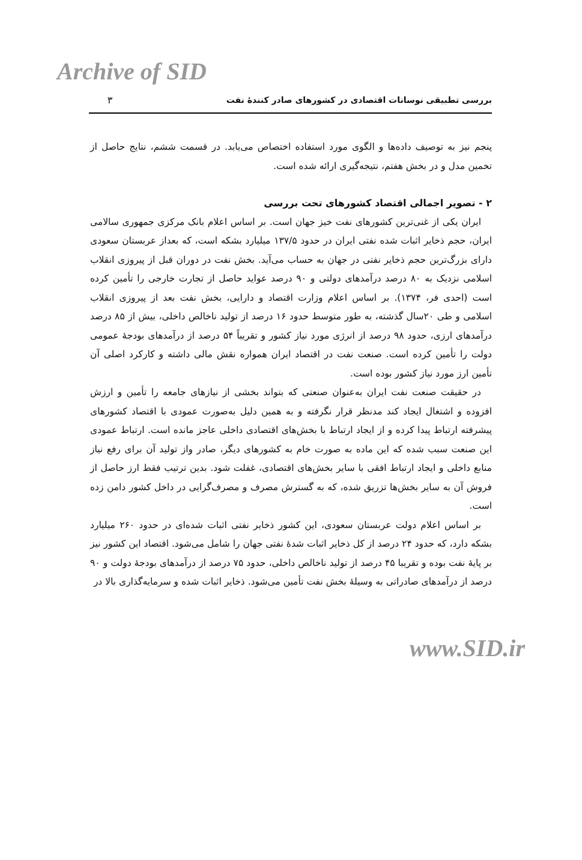Archive of SID
بررسی تطبیقی نوسانات اقتصادی در کشورهای صادر کنندهٔ نفت
۳
پنجم نیز به توصیف داده‌ها و الگوی مورد استفاده اختصاص می‌یابد. در قسمت ششم، نتایج حاصل از تخمین مدل و در بخش هفتم، نتیجه‌گیری ارائه شده است.
۲ - تصویر اجمالی اقتصاد کشورهای تحت بررسی
ایران یکی از غنی‌ترین کشورهای نفت خیز جهان است. بر اساس اعلام بانک مرکزی جمهوری سالامی ایران، حجم ذخایر اثبات شده نفتی ایران در حدود ۱۳۷/۵ میلیارد بشکه است، که بعداز عربستان سعودی دارای بزرگ‌ترین حجم ذخایر نفتی در جهان به حساب می‌آید. بخش نفت در دوران قبل از پیروزی انقلاب اسلامی نزدیک به ۸۰ درصد درآمدهای دولتی و ۹۰ درصد عواید حاصل از تجارت خارجی را تأمین کرده است (احدی فر، ۱۳۷۴). بر اساس اعلام وزارت اقتصاد و دارایی، بخش نفت بعد از پیروزی انقلاب اسلامی و طی ۲۰سال گذشته، به طور متوسط حدود ۱۶ درصد از تولید ناخالص داخلی، بیش از ۸۵ درصد درآمدهای ارزی، حدود ۹۸ درصد از انرژی مورد نیاز کشور و تقریباً ۵۴ درصد از درآمدهای بودجهٔ عمومی دولت را تأمین کرده است. صنعت نفت در اقتصاد ایران همواره نقش مالی داشته و کارکرد اصلی آن تأمین ارز مورد نیاز کشور بوده است.
در حقیقت صنعت نفت ایران به‌عنوان صنعتی که بتواند بخشی از نیازهای جامعه را تأمین و ارزش افزوده و اشتغال ایجاد کند مدنظر قرار نگرفته و به همین دلیل به‌صورت عمودی با اقتصاد کشورهای پیشرفته ارتباط پیدا کرده و از ایجاد ارتباط با بخش‌های اقتصادی داخلی عاجز مانده است. ارتباط عمودی این صنعت سبب شده که این ماده به صورت خام به کشورهای دیگر، صادر واز تولید آن برای رفع نیاز منابع داخلی و ایجاد ارتباط افقی با سایر بخش‌های اقتصادی، غفلت شود. بدین ترتیب فقط ارز حاصل از فروش آن به سایر بخش‌ها تزریق شده، که به گسترش مصرف و مصرف‌گرایی در داخل کشور دامن زده است.
بر اساس اعلام دولت عربستان سعودی، این کشور ذخایر نفتی اثبات شده‌ای در حدود ۲۶۰ میلیارد بشکه دارد، که حدود ۲۴ درصد از کل ذخایر اثبات شدهٔ نفتی جهان را شامل می‌شود. اقتصاد این کشور نیز بر پایهٔ نفت بوده و تقریبا ۴۵ درصد از تولید ناخالص داخلی، حدود ۷۵ درصد از درآمدهای بودجهٔ دولت و ۹۰ درصد از درآمدهای صادراتی به وسیلهٔ بخش نفت تأمین می‌شود. ذخایر اثبات شده و سرمایه‌گذاری بالا در
www.SID.ir